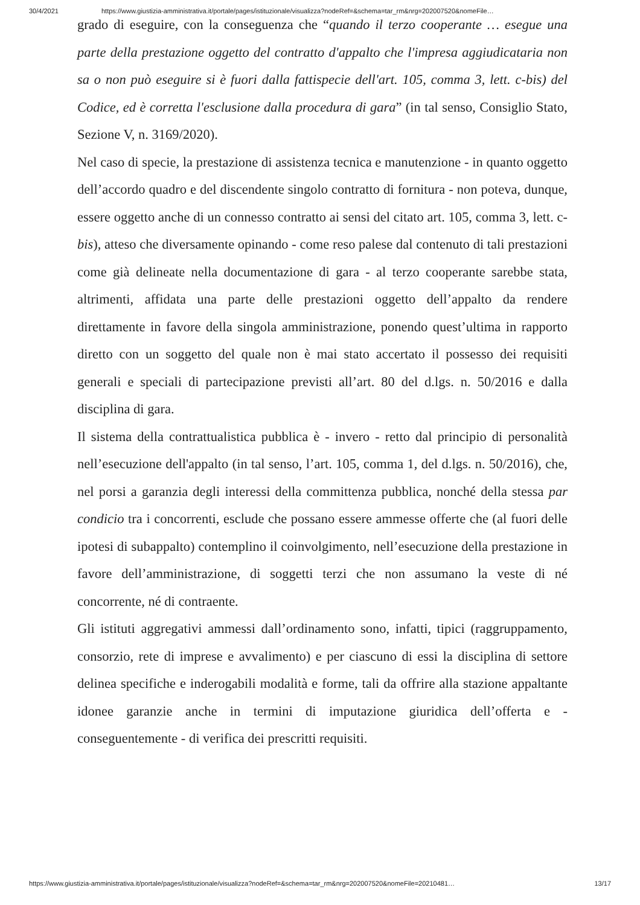30/4/2021 https://www.giustizia-amministrativa.it/portale/pages/istituzionale/visualizza?nodeRef=&schema=tar_rm&nrg=202007520&nomeFile…
grado di eseguire, con la conseguenza che “quando il terzo cooperante … esegue una parte della prestazione oggetto del contratto d'appalto che l'impresa aggiudicataria non sa o non può eseguire si è fuori dalla fattispecie dell'art. 105, comma 3, lett. c-bis) del Codice, ed è corretta l'esclusione dalla procedura di gara” (in tal senso, Consiglio Stato, Sezione V, n. 3169/2020).
Nel caso di specie, la prestazione di assistenza tecnica e manutenzione - in quanto oggetto dell’accordo quadro e del discendente singolo contratto di fornitura - non poteva, dunque, essere oggetto anche di un connesso contratto ai sensi del citato art. 105, comma 3, lett. c- bis), atteso che diversamente opinando - come reso palese dal contenuto di tali prestazioni come già delineate nella documentazione di gara - al terzo cooperante sarebbe stata, altrimenti, affidata una parte delle prestazioni oggetto dell’appalto da rendere direttamente in favore della singola amministrazione, ponendo quest’ultima in rapporto diretto con un soggetto del quale non è mai stato accertato il possesso dei requisiti generali e speciali di partecipazione previsti all’art. 80 del d.lgs. n. 50/2016 e dalla disciplina di gara.
Il sistema della contrattualistica pubblica è - invero - retto dal principio di personalità nell’esecuzione dell'appalto (in tal senso, l’art. 105, comma 1, del d.lgs. n. 50/2016), che, nel porsi a garanzia degli interessi della committenza pubblica, nonché della stessa par condicio tra i concorrenti, esclude che possano essere ammesse offerte che (al fuori delle ipotesi di subappalto) contemplino il coinvolgimento, nell’esecuzione della prestazione in favore dell’amministrazione, di soggetti terzi che non assumano la veste di né concorrente, né di contraente.
Gli istituti aggregativi ammessi dall’ordinamento sono, infatti, tipici (raggruppamento, consorzio, rete di imprese e avvalimento) e per ciascuno di essi la disciplina di settore delinea specifiche e inderogabili modalità e forme, tali da offrire alla stazione appaltante idonee garanzie anche in termini di imputazione giuridica dell’offerta e - conseguentemente - di verifica dei prescritti requisiti.
https://www.giustizia-amministrativa.it/portale/pages/istituzionale/visualizza?nodeRef=&schema=tar_rm&nrg=202007520&nomeFile=20210481… 13/17